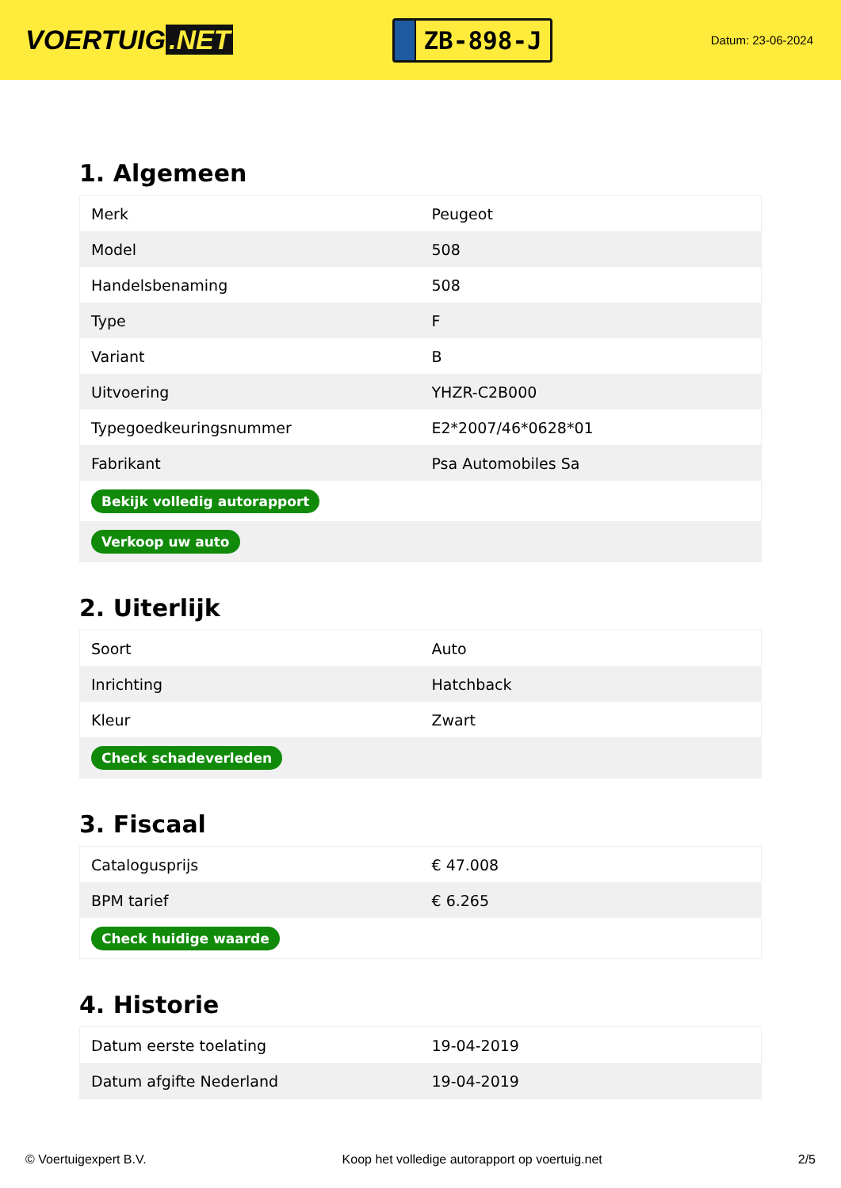VOERTUIG.NET
ZB-898-J
Datum: 23-06-2024
1. Algemeen
| Merk | Peugeot |
| Model | 508 |
| Handelsbenaming | 508 |
| Type | F |
| Variant | B |
| Uitvoering | YHZR-C2B000 |
| Typegoedkeuringsnummer | E2*2007/46*0628*01 |
| Fabrikant | Psa Automobiles Sa |
| Bekijk volledig autorapport | |
| Verkoop uw auto | |
2. Uiterlijk
| Soort | Auto |
| Inrichting | Hatchback |
| Kleur | Zwart |
| Check schadeverleden | |
3. Fiscaal
| Catalogusprijs | € 47.008 |
| BPM tarief | € 6.265 |
| Check huidige waarde | |
4. Historie
| Datum eerste toelating | 19-04-2019 |
| Datum afgifte Nederland | 19-04-2019 |
© Voertuigexpert B.V. Koop het volledige autorapport op voertuig.net 2/5